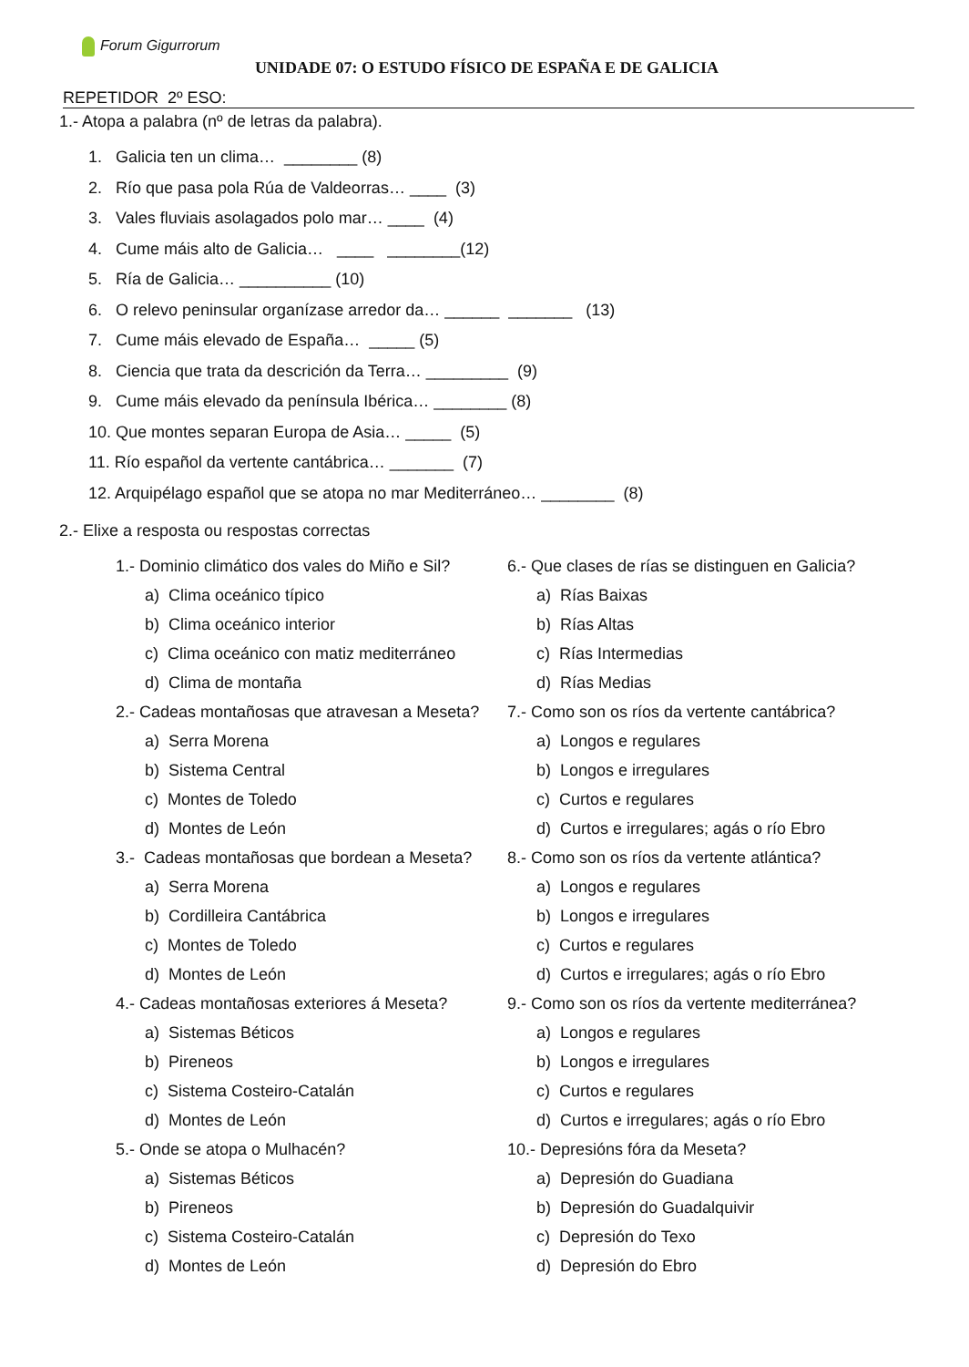Forum Gigurrorum
UNIDADE 07: O ESTUDO FÍSICO DE ESPAÑA E DE GALICIA
REPETIDOR 2º ESO:
1.- Atopa a palabra (nº de letras da palabra).
1. Galicia ten un clima… ________ (8)
2. Río que pasa pola Rúa de Valdeorras… ____ (3)
3. Vales fluviais asolagados polo mar… ____ (4)
4. Cume máis alto de Galicia… ____ ________(12)
5. Ría de Galicia… __________ (10)
6. O relevo peninsular organízase arredor da… ______ _______ (13)
7. Cume máis elevado de España… _____ (5)
8. Ciencia que trata da descrición da Terra… _________ (9)
9. Cume máis elevado da península Ibérica… ________ (8)
10. Que montes separan Europa de Asia… _____ (5)
11. Río español da vertente cantábrica… _______ (7)
12. Arquipélago español que se atopa no mar Mediterráneo… ________ (8)
2.- Elixe a resposta ou respostas correctas
1.- Dominio climático dos vales do Miño e Sil?
a) Clima oceánico típico
b) Clima oceánico interior
c) Clima oceánico con matiz mediterráneo
d) Clima de montaña
2.- Cadeas montañosas que atravesan a Meseta?
a) Serra Morena
b) Sistema Central
c) Montes de Toledo
d) Montes de León
3.- Cadeas montañosas que bordean a Meseta?
a) Serra Morena
b) Cordilleira Cantábrica
c) Montes de Toledo
d) Montes de León
4.- Cadeas montañosas exteriores á Meseta?
a) Sistemas Béticos
b) Pireneos
c) Sistema Costeiro-Catalán
d) Montes de León
5.- Onde se atopa o Mulhacén?
a) Sistemas Béticos
b) Pireneos
c) Sistema Costeiro-Catalán
d) Montes de León
6.- Que clases de rías se distinguen en Galicia?
a) Rías Baixas
b) Rías Altas
c) Rías Intermedias
d) Rías Medias
7.- Como son os ríos da vertente cantábrica?
a) Longos e regulares
b) Longos e irregulares
c) Curtos e regulares
d) Curtos e irregulares; agás o río Ebro
8.- Como son os ríos da vertente atlántica?
a) Longos e regulares
b) Longos e irregulares
c) Curtos e regulares
d) Curtos e irregulares; agás o río Ebro
9.- Como son os ríos da vertente mediterránea?
a) Longos e regulares
b) Longos e irregulares
c) Curtos e regulares
d) Curtos e irregulares; agás o río Ebro
10.- Depresións fóra da Meseta?
a) Depresión do Guadiana
b) Depresión do Guadalquivir
c) Depresión do Texo
d) Depresión do Ebro